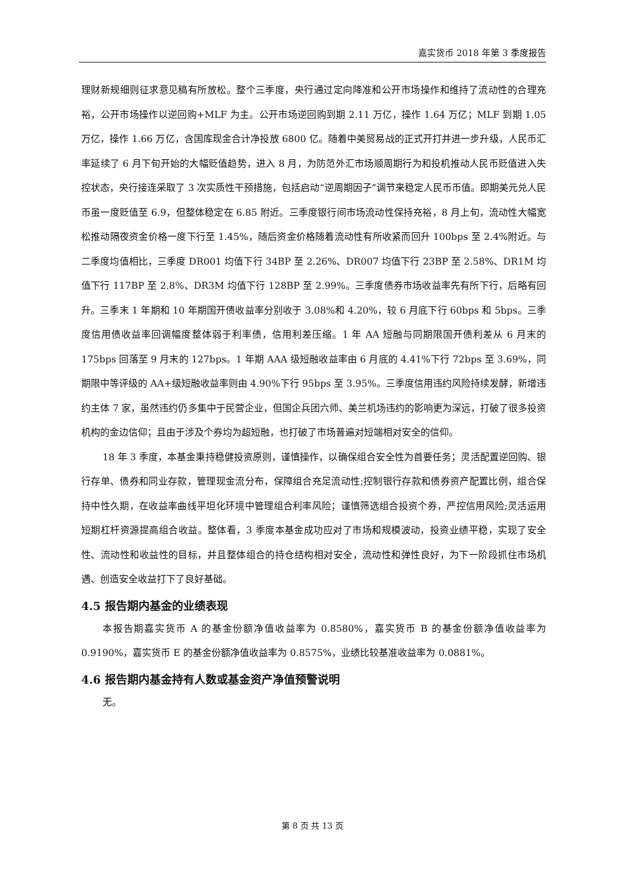嘉实货币 2018 年第 3 季度报告
理财新规细则征求意见稿有所放松。整个三季度，央行通过定向降准和公开市场操作和维持了流动性的合理充裕，公开市场操作以逆回购+MLF 为主。公开市场逆回购到期 2.11 万亿，操作 1.64 万亿；MLF 到期 1.05 万亿，操作 1.66 万亿，含国库现金合计净投放 6800 亿。随着中美贸易战的正式开打并进一步升级，人民币汇率延续了 6 月下旬开始的大幅贬值趋势，进入 8 月，为防范外汇市场顺周期行为和投机推动人民币贬值进入失控状态，央行接连采取了 3 次实质性干预措施，包括启动“逆周期因子”调节来稳定人民币币值。即期美元兑人民币虽一度贬值至 6.9，但整体稳定在 6.85 附近。三季度银行间市场流动性保持充裕，8 月上旬，流动性大幅宽松推动隔夜资金价格一度下行至 1.45%，随后资金价格随着流动性有所收紧而回升 100bps 至 2.4%附近。与二季度均值相比，三季度 DR001 均值下行 34BP 至 2.26%、DR007 均值下行 23BP 至 2.58%、DR1M 均值下行 117BP 至 2.8%、DR3M 均值下行 128BP 至 2.99%。三季度债券市场收益率先有所下行，后略有回升。三季末 1 年期和 10 年期国开债收益率分别收于 3.08%和 4.20%，较 6 月底下行 60bps 和 5bps。三季度信用债收益率回调幅度整体弱于利率债，信用利差压缩。1 年 AA 短融与同期限国开债利差从 6 月末的 175bps 回落至 9 月末的 127bps。1 年期 AAA 级短融收益率由 6 月底的 4.41%下行 72bps 至 3.69%，同期限中等评级的 AA+级短融收益率则由 4.90%下行 95bps 至 3.95%。三季度信用违约风险持续发酵，新增违约主体 7 家，虽然违约仍多集中于民营企业，但国企兵团六师、美兰机场违约的影响更为深远，打破了很多投资机构的金边信仰；且由于涉及个券均为超短融，也打破了市场普遍对短端相对安全的信仰。
18 年 3 季度，本基金秉持稳健投资原则，谨慎操作，以确保组合安全性为首要任务；灵活配置逆回购、银行存单、债券和同业存款，管理现金流分布，保障组合充足流动性;控制银行存款和债券资产配置比例，组合保持中性久期，在收益率曲线平坦化环境中管理组合利率风险；谨慎筛选组合投资个券，严控信用风险;灵活运用短期杠杆资源提高组合收益。整体看，3 季度本基金成功应对了市场和规模波动，投资业绩平稳，实现了安全性、流动性和收益性的目标，并且整体组合的持仓结构相对安全，流动性和弹性良好，为下一阶段抓住市场机遇、创造安全收益打下了良好基础。
4.5 报告期内基金的业绩表现
本报告期嘉实货币 A 的基金份额净值收益率为 0.8580%，嘉实货币 B 的基金份额净值收益率为 0.9190%，嘉实货币 E 的基金份额净值收益率为 0.8575%，业绩比较基准收益率为 0.0881%。
4.6 报告期内基金持有人数或基金资产净值预警说明
无。
第 8 页 共 13 页